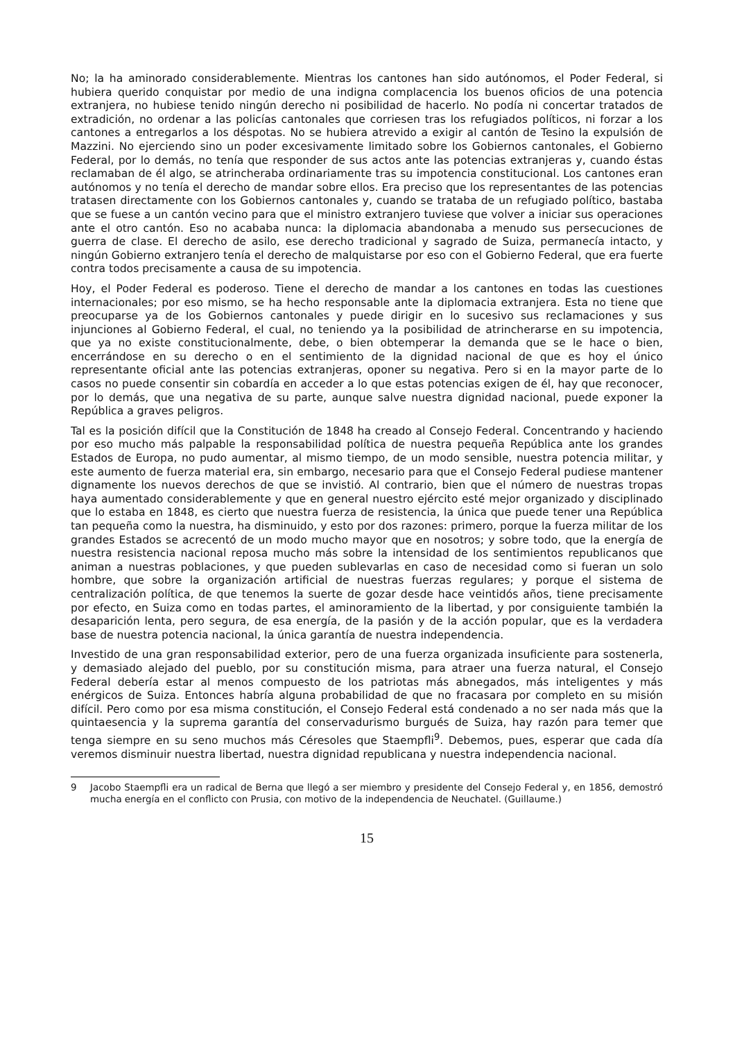No; la ha aminorado considerablemente. Mientras los cantones han sido autónomos, el Poder Federal, si hubiera querido conquistar por medio de una indigna complacencia los buenos oficios de una potencia extranjera, no hubiese tenido ningún derecho ni posibilidad de hacerlo. No podía ni concertar tratados de extradición, no ordenar a las policías cantonales que corriesen tras los refugiados políticos, ni forzar a los cantones a entregarlos a los déspotas. No se hubiera atrevido a exigir al cantón de Tesino la expulsión de Mazzini. No ejerciendo sino un poder excesivamente limitado sobre los Gobiernos cantonales, el Gobierno Federal, por lo demás, no tenía que responder de sus actos ante las potencias extranjeras y, cuando éstas reclamaban de él algo, se atrincheraba ordinariamente tras su impotencia constitucional. Los cantones eran autónomos y no tenía el derecho de mandar sobre ellos. Era preciso que los representantes de las potencias tratasen directamente con los Gobiernos cantonales y, cuando se trataba de un refugiado político, bastaba que se fuese a un cantón vecino para que el ministro extranjero tuviese que volver a iniciar sus operaciones ante el otro cantón. Eso no acababa nunca: la diplomacia abandonaba a menudo sus persecuciones de guerra de clase. El derecho de asilo, ese derecho tradicional y sagrado de Suiza, permanecía intacto, y ningún Gobierno extranjero tenía el derecho de malquistarse por eso con el Gobierno Federal, que era fuerte contra todos precisamente a causa de su impotencia.
Hoy, el Poder Federal es poderoso. Tiene el derecho de mandar a los cantones en todas las cuestiones internacionales; por eso mismo, se ha hecho responsable ante la diplomacia extranjera. Esta no tiene que preocuparse ya de los Gobiernos cantonales y puede dirigir en lo sucesivo sus reclamaciones y sus injunciones al Gobierno Federal, el cual, no teniendo ya la posibilidad de atrincherarse en su impotencia, que ya no existe constitucionalmente, debe, o bien obtemperar la demanda que se le hace o bien, encerrándose en su derecho o en el sentimiento de la dignidad nacional de que es hoy el único representante oficial ante las potencias extranjeras, oponer su negativa. Pero si en la mayor parte de lo casos no puede consentir sin cobardía en acceder a lo que estas potencias exigen de él, hay que reconocer, por lo demás, que una negativa de su parte, aunque salve nuestra dignidad nacional, puede exponer la República a graves peligros.
Tal es la posición difícil que la Constitución de 1848 ha creado al Consejo Federal. Concentrando y haciendo por eso mucho más palpable la responsabilidad política de nuestra pequeña República ante los grandes Estados de Europa, no pudo aumentar, al mismo tiempo, de un modo sensible, nuestra potencia militar, y este aumento de fuerza material era, sin embargo, necesario para que el Consejo Federal pudiese mantener dignamente los nuevos derechos de que se invistió. Al contrario, bien que el número de nuestras tropas haya aumentado considerablemente y que en general nuestro ejército esté mejor organizado y disciplinado que lo estaba en 1848, es cierto que nuestra fuerza de resistencia, la única que puede tener una República tan pequeña como la nuestra, ha disminuido, y esto por dos razones: primero, porque la fuerza militar de los grandes Estados se acrecentó de un modo mucho mayor que en nosotros; y sobre todo, que la energía de nuestra resistencia nacional reposa mucho más sobre la intensidad de los sentimientos republicanos que animan a nuestras poblaciones, y que pueden sublevarlas en caso de necesidad como si fueran un solo hombre, que sobre la organización artificial de nuestras fuerzas regulares; y porque el sistema de centralización política, de que tenemos la suerte de gozar desde hace veintidós años, tiene precisamente por efecto, en Suiza como en todas partes, el aminoramiento de la libertad, y por consiguiente también la desaparición lenta, pero segura, de esa energía, de la pasión y de la acción popular, que es la verdadera base de nuestra potencia nacional, la única garantía de nuestra independencia.
Investido de una gran responsabilidad exterior, pero de una fuerza organizada insuficiente para sostenerla, y demasiado alejado del pueblo, por su constitución misma, para atraer una fuerza natural, el Consejo Federal debería estar al menos compuesto de los patriotas más abnegados, más inteligentes y más enérgicos de Suiza. Entonces habría alguna probabilidad de que no fracasara por completo en su misión difícil. Pero como por esa misma constitución, el Consejo Federal está condenado a no ser nada más que la quintaesencia y la suprema garantía del conservadurismo burgués de Suiza, hay razón para temer que tenga siempre en su seno muchos más Céresoles que Staempfli<sup>9</sup>. Debemos, pues, esperar que cada día veremos disminuir nuestra libertad, nuestra dignidad republicana y nuestra independencia nacional.
9 Jacobo Staempfli era un radical de Berna que llegó a ser miembro y presidente del Consejo Federal y, en 1856, demostró mucha energía en el conflicto con Prusia, con motivo de la independencia de Neuchatel. (Guillaume.)
15